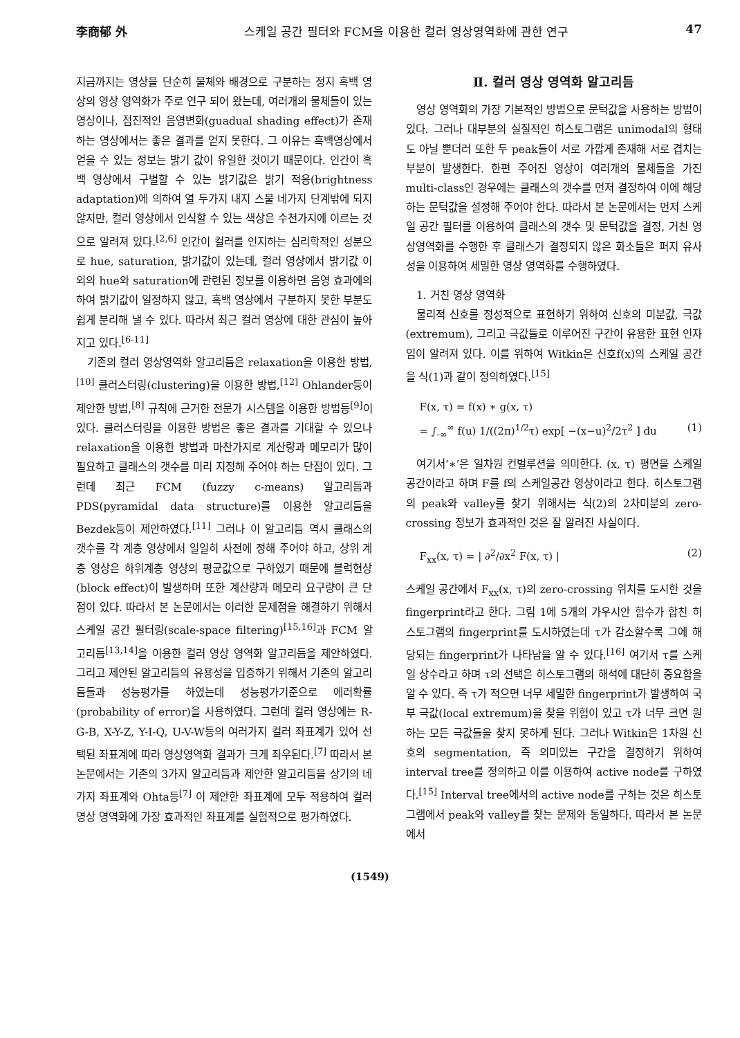李商郁 外 스케일 공간 필터와 FCM을 이용한 컬러 영상영역화에 관한 연구 47
지금까지는 영상을 단순히 물체와 배경으로 구분하는 정지 흑백 영상의 영상 영역화가 주로 연구 되어 왔는데, 여러개의 물체들이 있는 영상이나, 점진적인 음영변화(guadual shading effect)가 존재하는 영상에서는 좋은 결과를 얻지 못한다. 그 이유는 흑백영상에서 얻을 수 있는 정보는 밝기 값이 유일한 것이기 때문이다. 인간이 흑백 영상에서 구별할 수 있는 밝기값은 밝기 적응(brightness adaptation)에 의하여 열 두가지 내지 스물 네가지 단계밖에 되지 않지만, 컬러 영상에서 인식할 수 있는 색상은 수천가지에 이르는 것으로 알려져 있다.<sup>[2,6]</sup> 인간이 컬러를 인지하는 심리학적인 성분으로 hue, saturation, 밝기값이 있는데, 컬러 영상에서 밝기값 이외의 hue와 saturation에 관련된 정보를 이용하면 음영 효과에의하여 밝기값이 일정하지 않고, 흑백 영상에서 구분하지 못한 부분도 쉽게 분리해 낼 수 있다. 따라서 최근 컬러 영상에 대한 관심이 높아지고 있다.<sup>[6-11]</sup>
기존의 컬러 영상영역화 알고리듬은 relaxation을 이용한 방법,<sup>[10]</sup> 클러스터링(clustering)을 이용한 방법,<sup>[12]</sup> Ohlander등이 제안한 방법,<sup>[8]</sup> 규칙에 근거한 전문가 시스템을 이용한 방법등<sup>[9]</sup>이 있다. 클러스터링을 이용한 방법은 좋은 결과를 기대할 수 있으나 relaxation을 이용한 방법과 마찬가지로 계산량과 메모리가 많이 필요하고 클래스의 갯수를 미리 지정해 주어야 하는 단점이 있다. 그런데 최근 FCM (fuzzy c-means) 알고리듬과 PDS(pyramidal data structure)를 이용한 알고리듬을 Bezdek등이 제안하였다.<sup>[11]</sup> 그러나 이 알고리듬 역시 클래스의 갯수를 각 계층 영상에서 일일히 사전에 정해 주어야 하고, 상위 계층 영상은 하위계층 영상의 평균값으로 구하였기 때문에 블럭현상(block effect)이 발생하며 또한 계산량과 메모리 요구량이 큰 단점이 있다. 따라서 본 논문에서는 이러한 문제점을 해결하기 위해서 스케일 공간 필터링(scale-space filtering)<sup>[15,16]</sup>과 FCM 알고리듬<sup>[13,14]</sup>을 이용한 컬러 영상 영역화 알고리듬을 제안하였다. 그리고 제안된 알고리듬의 유용성을 입증하기 위해서 기존의 알고리듬들과 성능평가를 하였는데 성능평가기준으로 에러확률(probability of error)을 사용하였다. 그런데 컬러 영상에는 R-G-B, X-Y-Z, Y-I-Q, U-V-W등의 여러가지 컬러 좌표계가 있어 선택된 좌표계에 따라 영상영역화 결과가 크게 좌우된다.<sup>[7]</sup> 따라서 본 논문에서는 기존의 3가지 알고리듬과 제안한 알고리듬을 상기의 네가지 좌표계와 Ohta등<sup>[7]</sup> 이 제안한 좌표계에 모두 적용하여 컬러 영상 영역화에 가장 효과적인 좌표계를 실험적으로 평가하였다.
Ⅱ. 컬러 영상 영역화 알고리듬
영상 영역화의 가장 기본적인 방법으로 문턱값을 사용하는 방법이 있다. 그러나 대부분의 실질적인 히스토그램은 unimodal의 형태도 아닐 뿐더러 또한 두 peak들이 서로 가깝게 존재해 서로 겹치는 부분이 발생한다. 한편 주어진 영상이 여러개의 물체들을 가진 multi-class인 경우에는 클래스의 갯수를 먼저 결정하여 이에 해당하는 문턱값을 설정해 주어야 한다. 따라서 본 논문에서는 먼저 스케일 공간 필터를 이용하여 클래스의 갯수 및 문턱값을 결정, 거친 영상영역화를 수행한 후 클래스가 결정되지 않은 화소들은 퍼지 유사성을 이용하여 세밀한 영상 영역화를 수행하였다.
1. 거친 영상 영역화
물리적 신호를 정성적으로 표현하기 위하여 신호의 미분값, 극값(extremum), 그리고 극값들로 이루어진 구간이 유용한 표현 인자임이 알려져 있다. 이를 위하여 Witkin은 신호f(x)의 스케일 공간을 식(1)과 같이 정의하였다.<sup>[15]</sup>
F(x, τ) = f(x) ∗ g(x, τ)
= ∫<sub>-∞</sub><sup>∞</sup> f(u) 1/((2π)<sup>1/2</sup>τ) exp[ −(x−u)<sup>2</sup>/2τ<sup>2</sup> ] du (1)
여기서‘∗’은 일차원 컨벌루션을 의미한다. (x, τ) 평면을 스케일 공간이라고 하며 F를 f의 스케일공간 영상이라고 한다. 히스토그램의 peak와 valley를 찾기 위해서는 식(2)의 2차미분의 zero-crossing 정보가 효과적인 것은 잘 알려진 사실이다.
F<sub>xx</sub>(x, τ) = | ∂<sup>2</sup>/∂x<sup>2</sup> F(x, τ) | (2)
스케일 공간에서 F<sub>xx</sub>(x, τ)의 zero-crossing 위치를 도시한 것을 fingerprint라고 한다. 그림 1에 5개의 가우시안 함수가 합친 히스토그램의 fingerprint를 도시하였는데 τ가 감소할수록 그에 해당되는 fingerprint가 나타남을 알 수 있다.<sup>[16]</sup> 여기서 τ를 스케일 상수라고 하며 τ의 선택은 히스토그램의 해석에 대단히 중요함을 알 수 있다. 즉 τ가 적으면 너무 세밀한 fingerprint가 발생하여 국부 극값(local extremum)을 찾을 위험이 있고 τ가 너무 크면 원하는 모든 극값들을 찾지 못하게 된다. 그러나 Witkin은 1차원 신호의 segmentation, 즉 의미있는 구간을 결정하기 위하여 interval tree를 정의하고 이를 이용하여 active node를 구하였다.<sup>[15]</sup> Interval tree에서의 active node를 구하는 것은 히스토그램에서 peak와 valley를 찾는 문제와 동일하다. 따라서 본 논문에서
(1549)